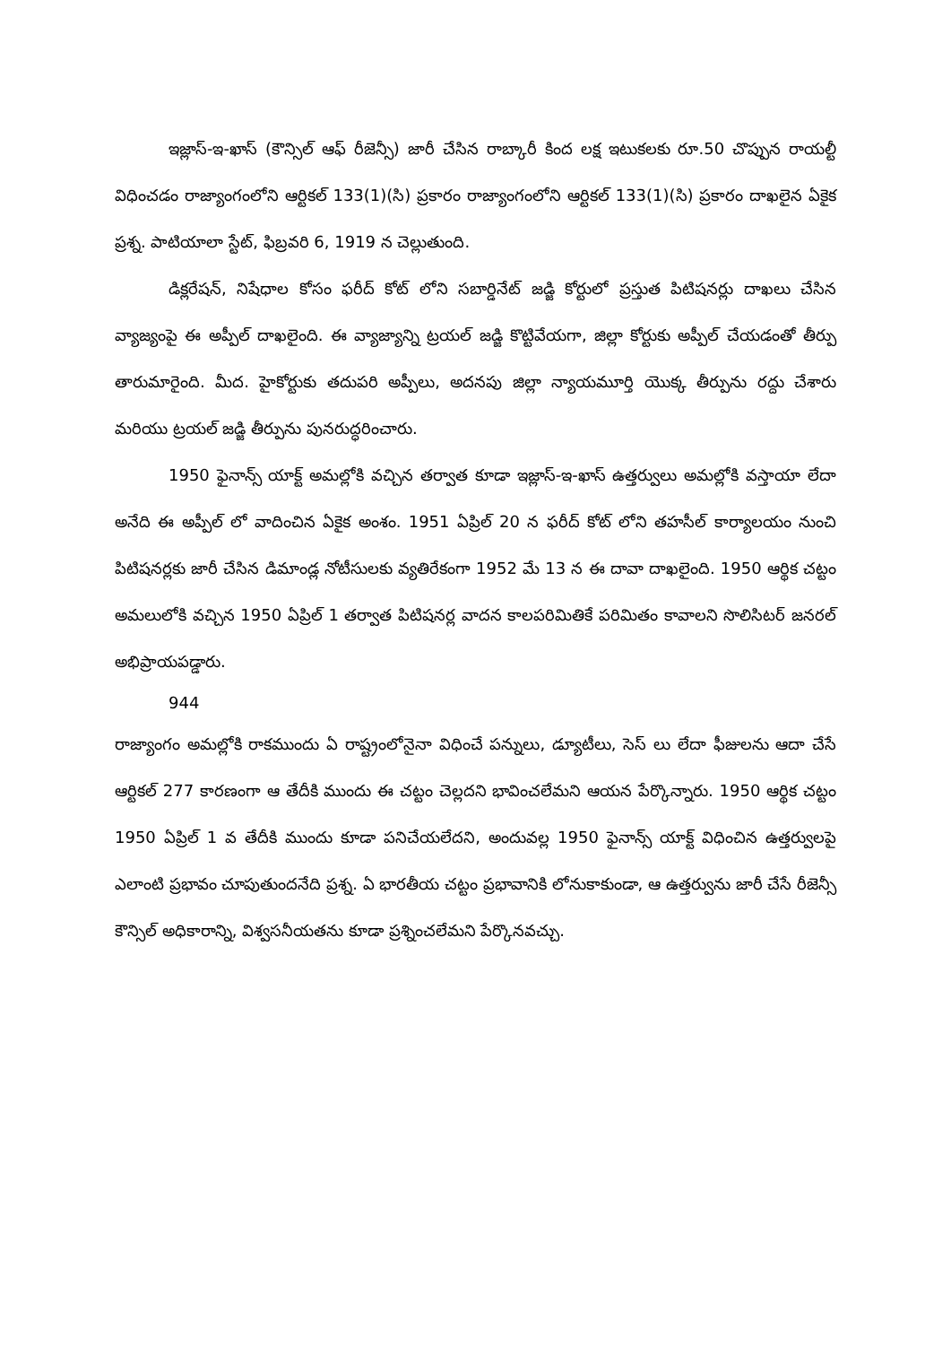ఇజ్లాస్-ఇ-ఖాస్ (కౌన్సిల్ ఆఫ్ రీజెన్సీ) జారీ చేసిన రాబ్కారీ కింద లక్ష ఇటుకలకు రూ.50 చొప్పున రాయల్టీ విధించడం రాజ్యాంగంలోని ఆర్టికల్ 133(1)(సి) ప్రకారం రాజ్యాంగంలోని ఆర్టికల్ 133(1)(సి) ప్రకారం దాఖలైన ఏకైక ప్రశ్న. పాటియాలా స్టేట్, ఫిబ్రవరి 6, 1919 న చెల్లుతుంది.
డిక్లరేషన్, నిషేధాల కోసం ఫరీద్ కోట్ లోని సబార్డినేట్ జడ్జి కోర్టులో ప్రస్తుత పిటిషనర్లు దాఖలు చేసిన వ్యాజ్యంపై ఈ అప్పీల్ దాఖలైంది. ఈ వ్యాజ్యాన్ని ట్రయల్ జడ్జి కొట్టివేయగా, జిల్లా కోర్టుకు అప్పీల్ చేయడంతో తీర్పు తారుమారైంది. మీద. హైకోర్టుకు తదుపరి అప్పీలు, అదనపు జిల్లా న్యాయమూర్తి యొక్క తీర్పును రద్దు చేశారు మరియు ట్రయల్ జడ్జి తీర్పును పునరుద్ధరించారు.
1950 ఫైనాన్స్ యాక్ట్ అమల్లోకి వచ్చిన తర్వాత కూడా ఇజ్లాస్-ఇ-ఖాస్ ఉత్తర్వులు అమల్లోకి వస్తాయా లేదా అనేది ఈ అప్పీల్ లో వాదించిన ఏకైక అంశం. 1951 ఏప్రిల్ 20 న ఫరీద్ కోట్ లోని తహసీల్ కార్యాలయం నుంచి పిటిషనర్లకు జారీ చేసిన డిమాండ్ల నోటీసులకు వ్యతిరేకంగా 1952 మే 13 న ఈ దావా దాఖలైంది. 1950 ఆర్థిక చట్టం అమలులోకి వచ్చిన 1950 ఏప్రిల్ 1 తర్వాత పిటిషనర్ల వాదన కాలపరిమితికే పరిమితం కావాలని సొలిసిటర్ జనరల్ అభిప్రాయపడ్డారు.
944
రాజ్యాంగం అమల్లోకి రాకముందు ఏ రాష్ట్రంలోనైనా విధించే పన్నులు, డ్యూటీలు, సెస్ లు లేదా ఫీజులను ఆదా చేసే ఆర్టికల్ 277 కారణంగా ఆ తేదీకి ముందు ఈ చట్టం చెల్లదని భావించలేమని ఆయన పేర్కొన్నారు. 1950 ఆర్థిక చట్టం 1950 ఏప్రిల్ 1 వ తేదీకి ముందు కూడా పనిచేయలేదని, అందువల్ల 1950 ఫైనాన్స్ యాక్ట్ విధించిన ఉత్తర్వులపై ఎలాంటి ప్రభావం చూపుతుందనేది ప్రశ్న. ఏ భారతీయ చట్టం ప్రభావానికి లోనుకాకుండా, ఆ ఉత్తర్వును జారీ చేసే రీజెన్సీ కౌన్సిల్ అధికారాన్ని, విశ్వసనీయతను కూడా ప్రశ్నించలేమని పేర్కొనవచ్చు.